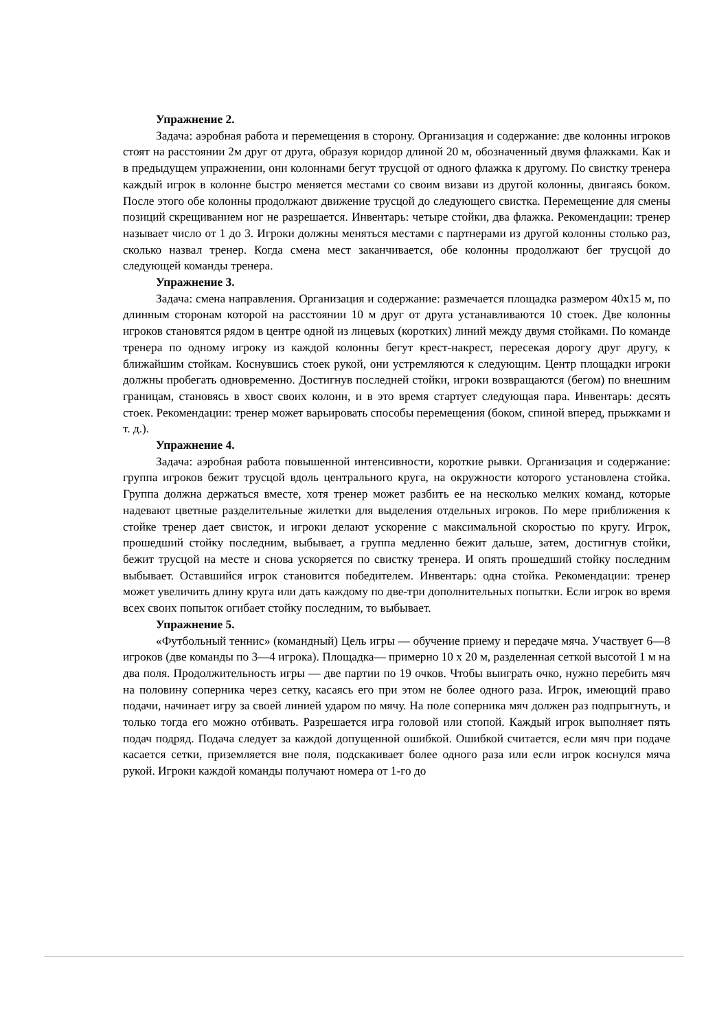Упражнение 2.
Задача: аэробная работа и перемещения в сторону. Организация и содержание: две колонны игроков стоят на расстоянии 2м друг от друга, образуя коридор длиной 20 м, обозначенный двумя флажками. Как и в предыдущем упражнении, они колоннами бегут трусцой от одного флажка к другому. По свистку тренера каждый игрок в колонне быстро меняется местами со своим визави из другой колонны, двигаясь боком. После этого обе колонны продолжают движение трусцой до следующего свистка. Перемещение для смены позиций скрещиванием ног не разрешается. Инвентарь: четыре стойки, два флажка. Рекомендации: тренер называет число от 1 до 3. Игроки должны меняться местами с партнерами из другой колонны столько раз, сколько назвал тренер. Когда смена мест заканчивается, обе колонны продолжают бег трусцой до следующей команды тренера.
Упражнение 3.
Задача: смена направления. Организация и содержание: размечается площадка размером 40x15 м, по длинным сторонам которой на расстоянии 10 м друг от друга устанавливаются 10 стоек. Две колонны игроков становятся рядом в центре одной из лицевых (коротких) линий между двумя стойками. По команде тренера по одному игроку из каждой колонны бегут крест-накрест, пересекая дорогу друг другу, к ближайшим стойкам. Коснувшись стоек рукой, они устремляются к следующим. Центр площадки игроки должны пробегать одновременно. Достигнув последней стойки, игроки возвращаются (бегом) по внешним границам, становясь в хвост своих колонн, и в это время стартует следующая пара. Инвентарь: десять стоек. Рекомендации: тренер может варьировать способы перемещения (боком, спиной вперед, прыжками и т. д.).
Упражнение 4.
Задача: аэробная работа повышенной интенсивности, короткие рывки. Организация и содержание: группа игроков бежит трусцой вдоль центрального круга, на окружности которого установлена стойка. Группа должна держаться вместе, хотя тренер может разбить ее на несколько мелких команд, которые надевают цветные разделительные жилетки для выделения отдельных игроков. По мере приближения к стойке тренер дает свисток, и игроки делают ускорение с максимальной скоростью по кругу. Игрок, прошедший стойку последним, выбывает, а группа медленно бежит дальше, затем, достигнув стойки, бежит трусцой на месте и снова ускоряется по свистку тренера. И опять прошедший стойку последним выбывает. Оставшийся игрок становится победителем. Инвентарь: одна стойка. Рекомендации: тренер может увеличить длину круга или дать каждому по две-три дополнительных попытки. Если игрок во время всех своих попыток огибает стойку последним, то выбывает.
Упражнение 5.
«Футбольный теннис» (командный) Цель игры — обучение приему и передаче мяча. Участвует 6—8 игроков (две команды по 3—4 игрока). Площадка— примерно 10 х 20 м, разделенная сеткой высотой 1 м на два поля. Продолжительность игры — две партии по 19 очков. Чтобы выиграть очко, нужно перебить мяч на половину соперника через сетку, касаясь его при этом не более одного раза. Игрок, имеющий право подачи, начинает игру за своей линией ударом по мячу. На поле соперника мяч должен раз подпрыгнуть, и только тогда его можно отбивать. Разрешается игра головой или стопой. Каждый игрок выполняет пять подач подряд. Подача следует за каждой допущенной ошибкой. Ошибкой считается, если мяч при подаче касается сетки, приземляется вне поля, подскакивает более одного раза или если игрок коснулся мяча рукой. Игроки каждой команды получают номера от 1-го до